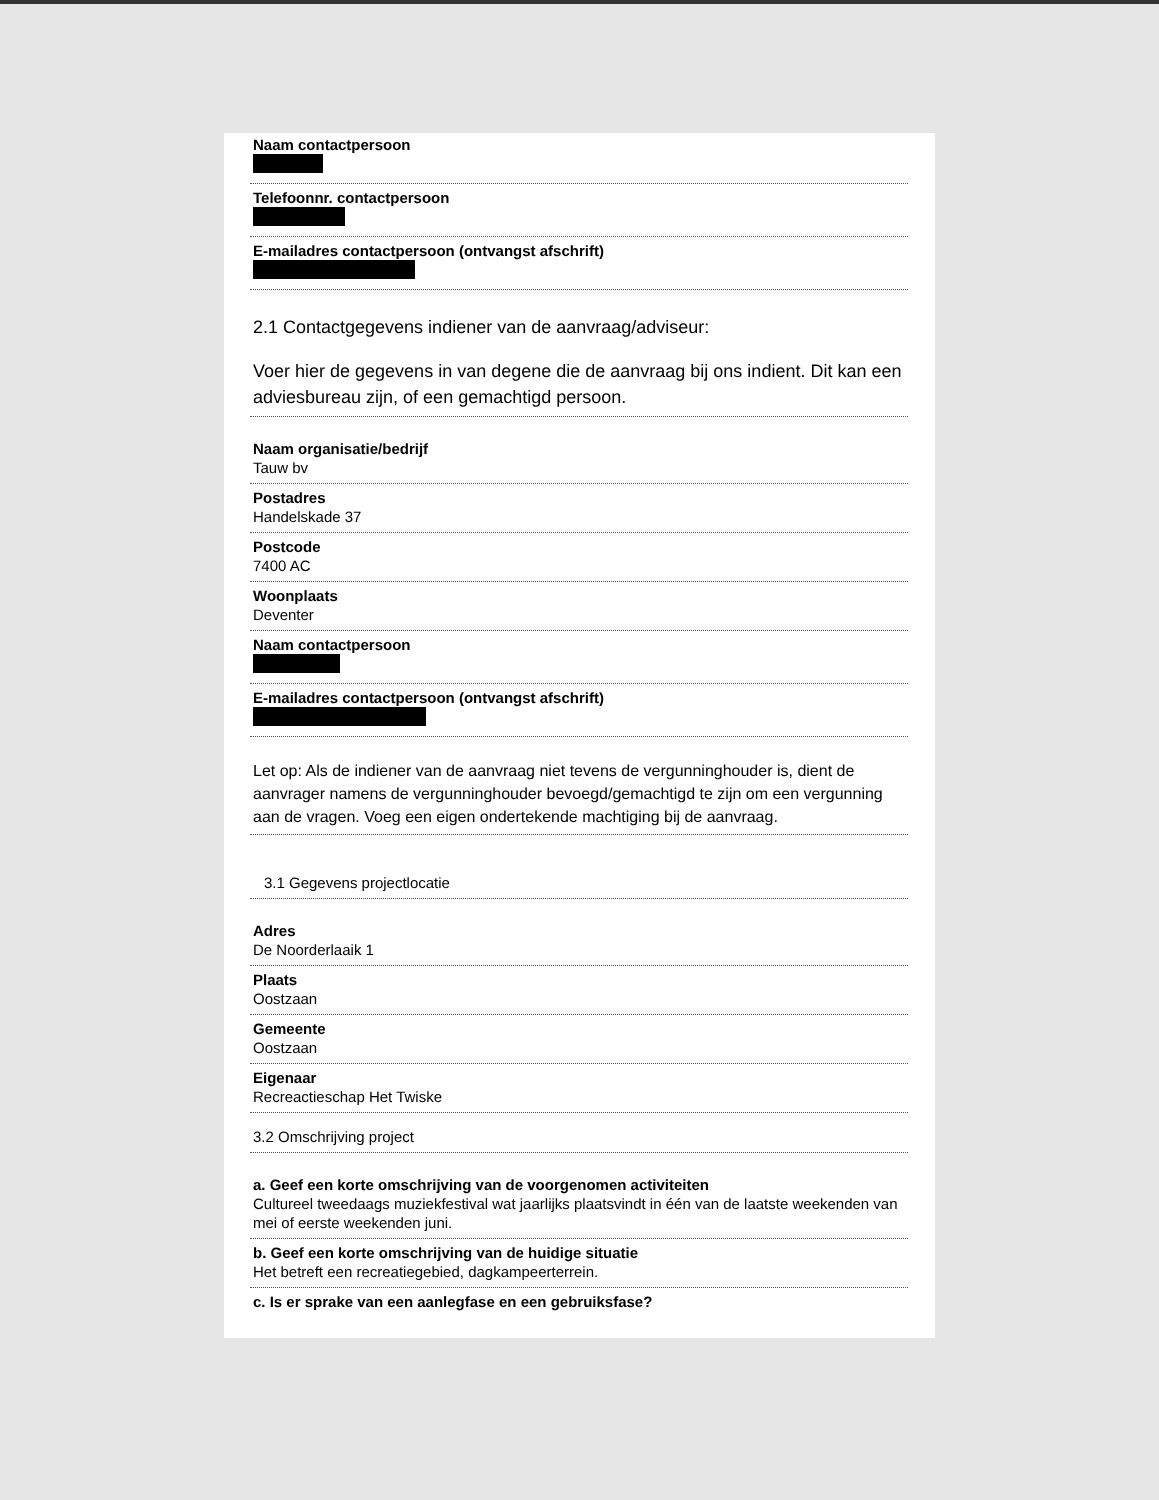Naam contactpersoon
Telefoonnr. contactpersoon
E-mailadres contactpersoon (ontvangst afschrift)
2.1 Contactgegevens indiener van de aanvraag/adviseur:
Voer hier de gegevens in van degene die de aanvraag bij ons indient. Dit kan een adviesbureau zijn, of een gemachtigd persoon.
Naam organisatie/bedrijf
Tauw bv
Postadres
Handelskade 37
Postcode
7400 AC
Woonplaats
Deventer
Naam contactpersoon
E-mailadres contactpersoon (ontvangst afschrift)
Let op: Als de indiener van de aanvraag niet tevens de vergunninghouder is, dient de aanvrager namens de vergunninghouder bevoegd/gemachtigd te zijn om een vergunning aan de vragen. Voeg een eigen ondertekende machtiging bij de aanvraag.
3.1 Gegevens projectlocatie
Adres
De Noorderlaaik 1
Plaats
Oostzaan
Gemeente
Oostzaan
Eigenaar
Recreactieschap Het Twiske
3.2 Omschrijving project
a. Geef een korte omschrijving van de voorgenomen activiteiten
Cultureel tweedaags muziekfestival wat jaarlijks plaatsvindt in één van de laatste weekenden van mei of eerste weekenden juni.
b. Geef een korte omschrijving van de huidige situatie
Het betreft een recreatiegebied, dagkampeerterrein.
c. Is er sprake van een aanlegfase en een gebruiksfase?